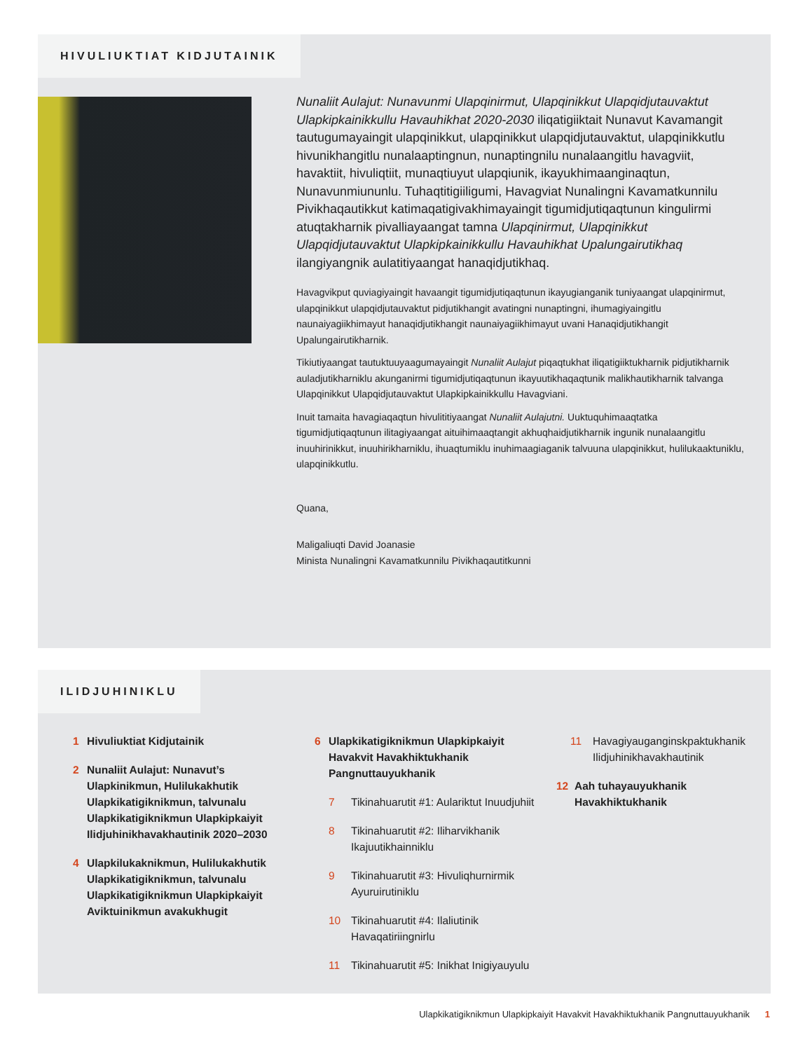HIVULIUKTIAT KIDJUTAINIK
Nunaliit Aulajut: Nunavunmi Ulapqinirmut, Ulapqinikkut Ulapqidjutauvaktut Ulapkipkainikkullu Havauhikhat 2020-2030 iliqatigiiktait Nunavut Kavamangit tautugumayaingit ulapqinikkut, ulapqinikkut ulapqidjutauvaktut, ulapqinikkutlu hivunikhangitlu nunalaaptingnun, nunaptingnilu nunalaangitlu havagviit, havaktiit, hivuliqtiit, munaqtiuyut ulapqiunik, ikayukhimaanginaqtun, Nunavunmiununlu. Tuhaqtitigiiligumi, Havagviat Nunalingni Kavamatkunnilu Pivikhaqautikkut katimaqatigivakhimayaingit tigumidjutiqaqtunun kingulirmi atuqtakharnik pivalliayaangat tamna Ulapqinirmut, Ulapqinikkut Ulapqidjutauvaktut Ulapkipkainikkullu Havauhikhat Upalungairutikhaq ilangiyangnik aulatitiyaangat hanaqidjutikhaq.
Havagvikput quviagiyaingit havaangit tigumidjutiqaqtunun ikayugianganik tuniyaangat ulapqinirmut, ulapqinikkut ulapqidjutauvaktut pidjutikhangit avatingni nunaptingni, ihumagiyaingitlu naunaiyagiikhimayut hanaqidjutikhangit naunaiyagiikhimayut uvani Hanaqidjutikhangit Upalungairutikharnik.
Tikiutiyaangat tautuktuuyaagumayaingit Nunaliit Aulajut piqaqtukhat iliqatigiiktukharnik pidjutikharnik auladjutikharniklu akunganirmi tigumidjutiqaqtunun ikayuutikhaqaqtunik malikhautikharnik talvanga Ulapqinikkut Ulapqidjutauvaktut Ulapkipkainikkullu Havagviani.
Inuit tamaita havagiaqaqtun hivulititiyaangat Nunaliit Aulajutni. Uuktuquhimaaqtatka tigumidjutiqaqtunun ilitagiyaangat aituihimaaqtangit akhuqhaidjutikharnik ingunik nunalaangitlu inuuhirinikkut, inuuhirikharniklu, ihuaqtumiklu inuhimaagiaganik talvuuna ulapqinikkut, hulilukaaktuniklu, ulapqinikkutlu.
Quana,
Maligaliuqti David Joanasie
Minista Nunalingni Kavamatkunnilu Pivikhaqautitkunni
ILIDJUHINIKLU
1 Hivuliuktiat Kidjutainik
2 Nunaliit Aulajut: Nunavut’s Ulapkinikmun, Hulilukakhutik Ulapkikatigiknikmun, talvunalu Ulapkikatigiknikmun Ulapkipkaiyit Ilidjuhinikhavakhautinik 2020–2030
4 Ulapkilukaknikmun, Hulilukakhutik Ulapkikatigiknikmun, talvunalu Ulapkikatigiknikmun Ulapkipkaiyit Aviktuinikmun avakukhugit
6 Ulapkikatigiknikmun Ulapkipkaiyit Havakvit Havakhiktukhanik Pangnuttauyukhanik
7 Tikinahuarutit #1: Aulariktut Inuudjuhiit
8 Tikinahuarutit #2: Iliharvikhanik Ikajuutikhainniklu
9 Tikinahuarutit #3: Hivuliqhurnirmik Ayuruirutiniklu
10 Tikinahuarutit #4: Ilaliutinik Havaqatiriingnirlu
11 Tikinahuarutit #5: Inikhat Inigiyauyulu
11 Havagiyauganginskpaktukhanik Ilidjuhinikhavakhautinik
12 Aah tuhayauyukhanik Havakhiktukhanik
Ulapkikatigiknikmun Ulapkipkaiyit Havakvit Havakhiktukhanik Pangnuttauyukhanik 1